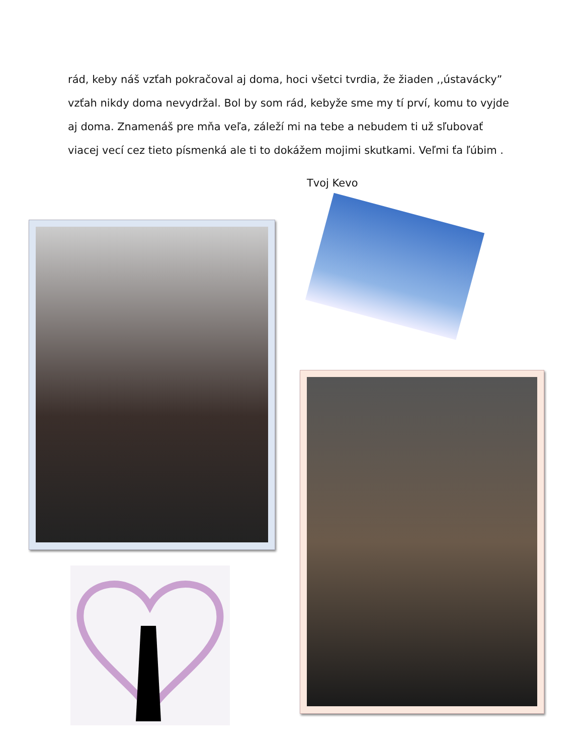rád, keby náš vzťah pokračoval aj doma, hoci všetci tvrdia, že žiaden ,,ústavácky” vzťah nikdy doma nevydržal. Bol by som rád, kebyže sme my tí prví, komu to vyjde aj doma. Znamenáš pre mňa veľa, záleží mi na tebe a nebudem ti už sľubovať viacej vecí cez tieto písmenká ale ti to dokážem mojimi skutkami. Veľmi ťa ľúbim .
Tvoj Kevo